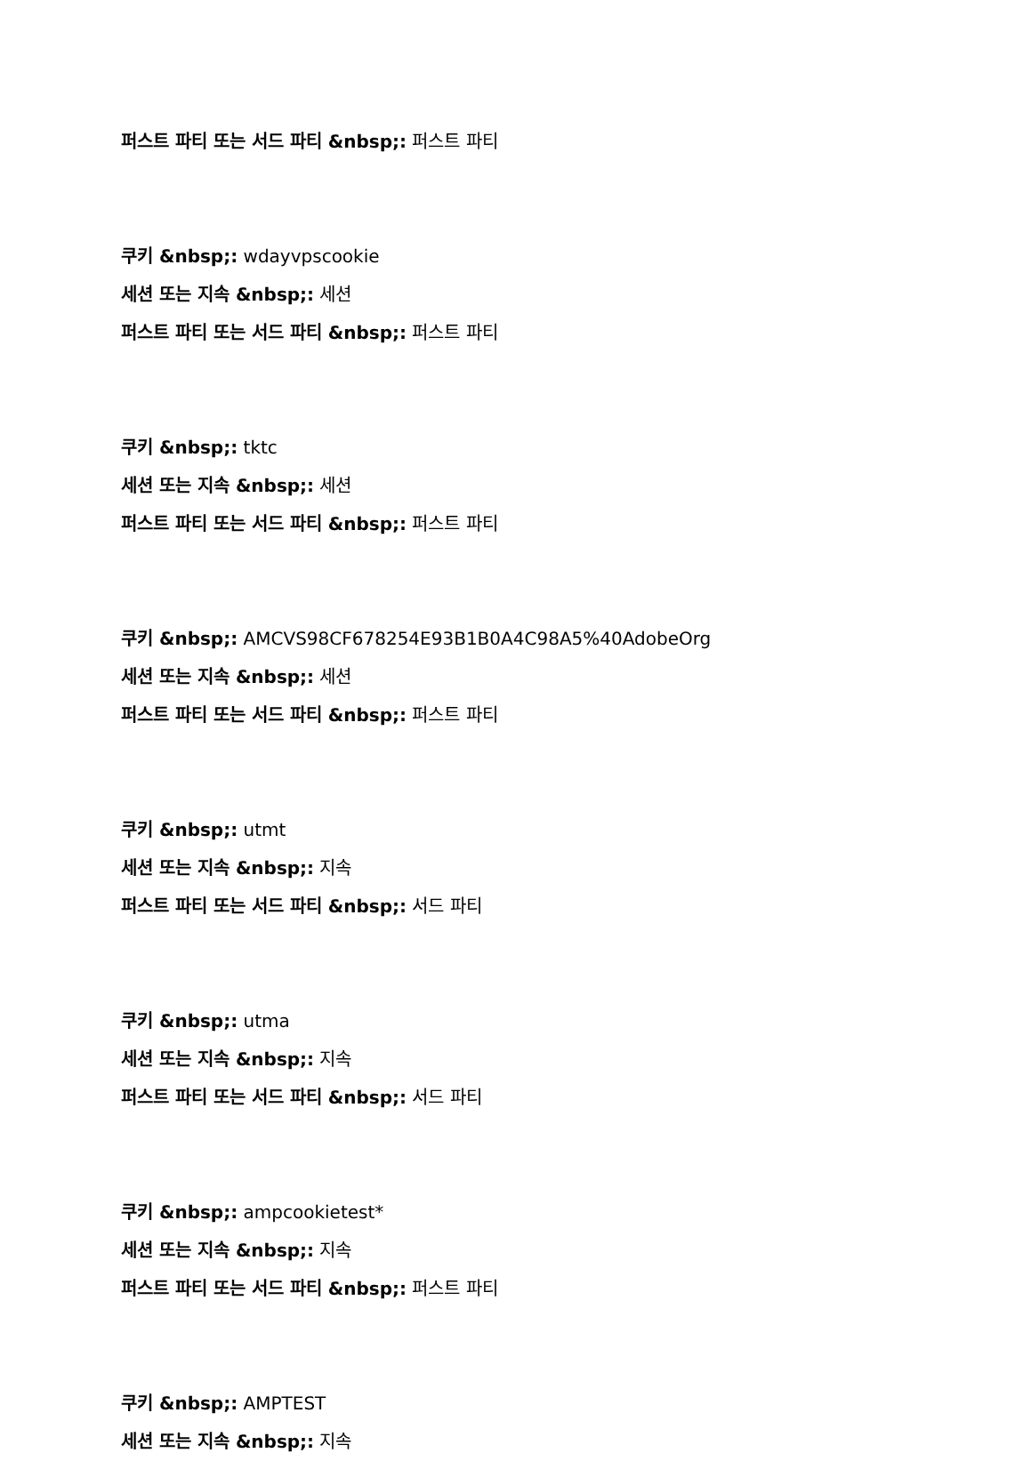퍼스트 파티 또는 서드 파티 &nbsp;: 퍼스트 파티
쿠키 &nbsp;: wdayvpscookie
세션 또는 지속 &nbsp;: 세션
퍼스트 파티 또는 서드 파티 &nbsp;: 퍼스트 파티
쿠키 &nbsp;: tktc
세션 또는 지속 &nbsp;: 세션
퍼스트 파티 또는 서드 파티 &nbsp;: 퍼스트 파티
쿠키 &nbsp;: AMCVS98CF678254E93B1B0A4C98A5%40AdobeOrg
세션 또는 지속 &nbsp;: 세션
퍼스트 파티 또는 서드 파티 &nbsp;: 퍼스트 파티
쿠키 &nbsp;: utmt
세션 또는 지속 &nbsp;: 지속
퍼스트 파티 또는 서드 파티 &nbsp;: 서드 파티
쿠키 &nbsp;: utma
세션 또는 지속 &nbsp;: 지속
퍼스트 파티 또는 서드 파티 &nbsp;: 서드 파티
쿠키 &nbsp;: ampcookietest*
세션 또는 지속 &nbsp;: 지속
퍼스트 파티 또는 서드 파티 &nbsp;: 퍼스트 파티
쿠키 &nbsp;: AMPTEST
세션 또는 지속 &nbsp;: 지속